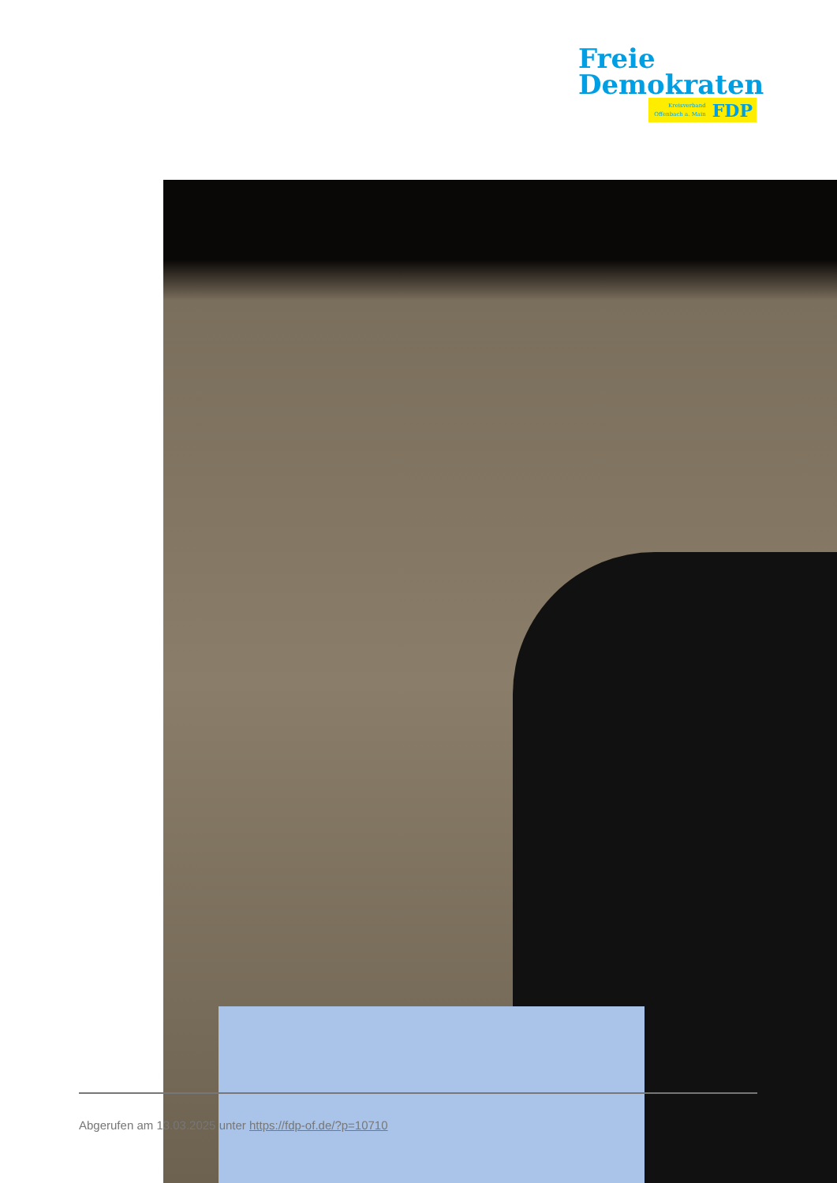Freie
Demokraten
Kreisverband
Offenbach a. Main
FDP
Abgerufen am 13.03.2025 unter https://fdp-of.de/?p=10710